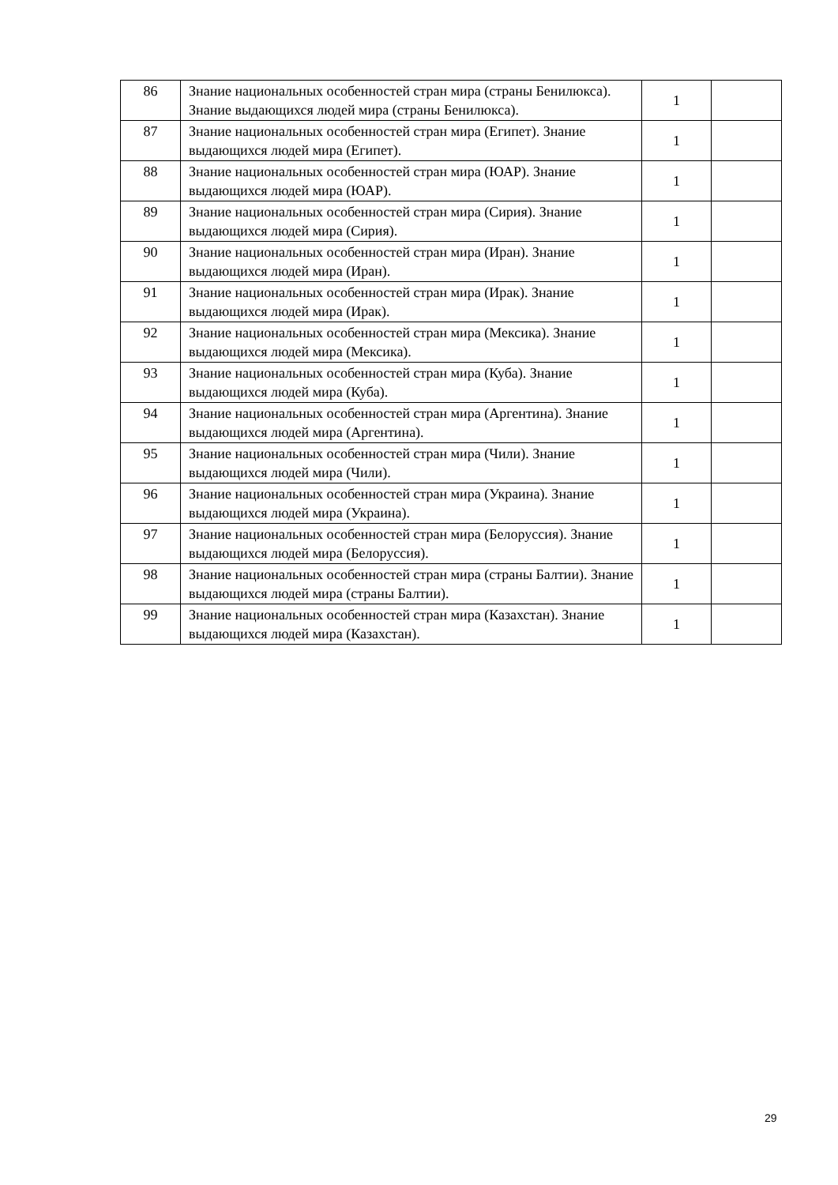| 86 | Знание национальных особенностей стран мира (страны Бенилюкса). Знание выдающихся людей мира (страны Бенилюкса). | 1 | |
| 87 | Знание национальных особенностей стран мира (Египет). Знание выдающихся людей мира (Египет). | 1 | |
| 88 | Знание национальных особенностей стран мира (ЮАР). Знание выдающихся людей мира (ЮАР). | 1 | |
| 89 | Знание национальных особенностей стран мира (Сирия). Знание выдающихся людей мира (Сирия). | 1 | |
| 90 | Знание национальных особенностей стран мира (Иран). Знание выдающихся людей мира (Иран). | 1 | |
| 91 | Знание национальных особенностей стран мира (Ирак). Знание выдающихся людей мира (Ирак). | 1 | |
| 92 | Знание национальных особенностей стран мира (Мексика). Знание выдающихся людей мира (Мексика). | 1 | |
| 93 | Знание национальных особенностей стран мира (Куба). Знание выдающихся людей мира (Куба). | 1 | |
| 94 | Знание национальных особенностей стран мира (Аргентина). Знание выдающихся людей мира (Аргентина). | 1 | |
| 95 | Знание национальных особенностей стран мира (Чили). Знание выдающихся людей мира (Чили). | 1 | |
| 96 | Знание национальных особенностей стран мира (Украина). Знание выдающихся людей мира (Украина). | 1 | |
| 97 | Знание национальных особенностей стран мира (Белоруссия). Знание выдающихся людей мира (Белоруссия). | 1 | |
| 98 | Знание национальных особенностей стран мира (страны Балтии). Знание выдающихся людей мира (страны Балтии). | 1 | |
| 99 | Знание национальных особенностей стран мира (Казахстан). Знание выдающихся людей мира (Казахстан). | 1 | |
29